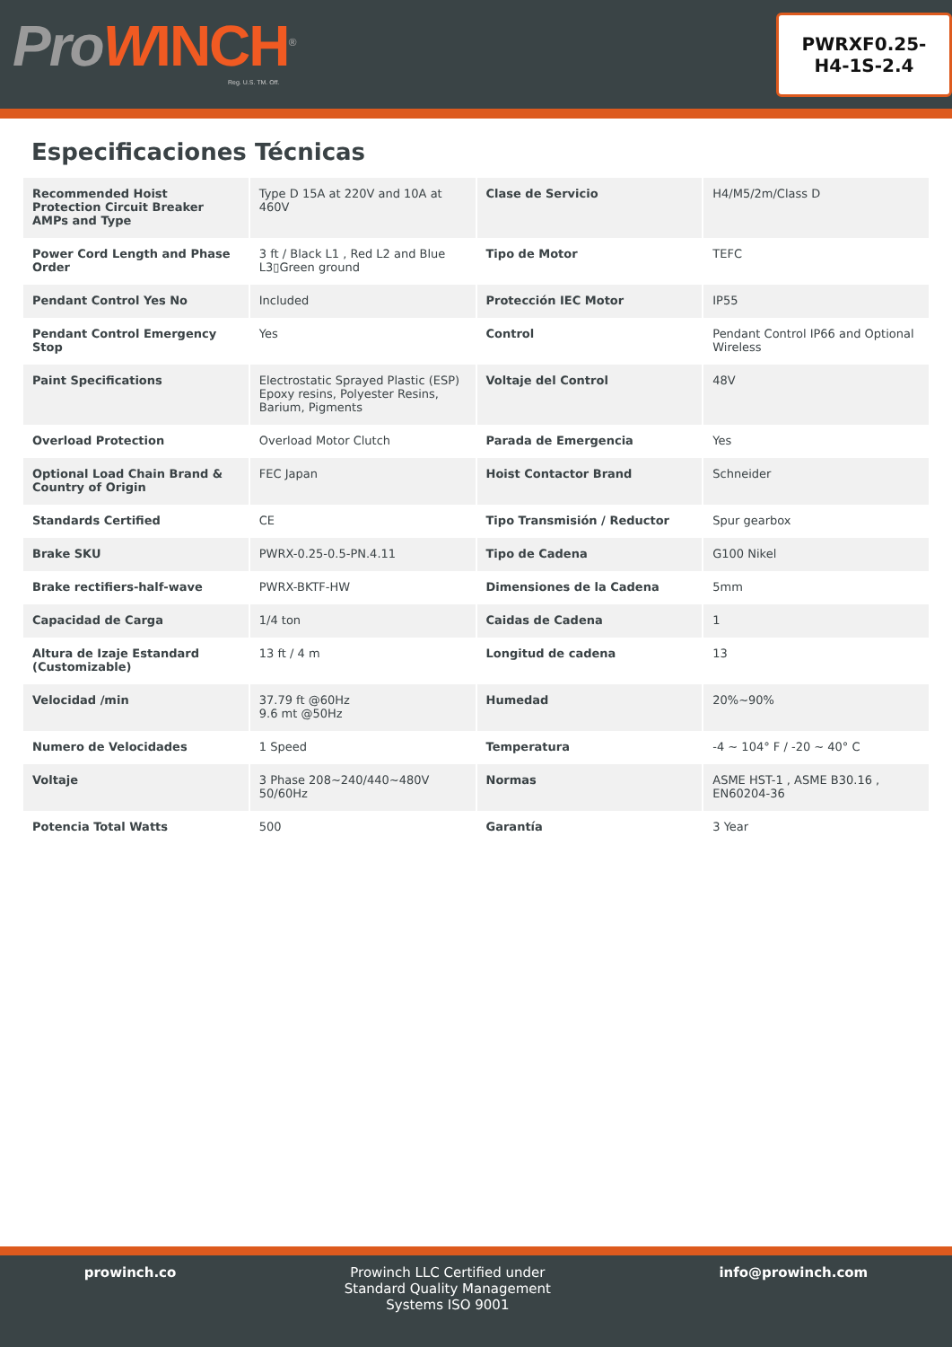ProWINCH<sup>®</sup>
Reg. U.S. TM. Off.
PWRXF0.25-
H4-1S-2.4
Especificaciones Técnicas
| Recommended Hoist Protection Circuit Breaker AMPs and Type | Type D 15A at 220V and 10A at 460V | Clase de Servicio | H4/M5/2m/Class D |
| Power Cord Length and Phase Order | 3 ft / Black L1 , Red L2 and Blue L3▯Green ground | Tipo de Motor | TEFC |
| Pendant Control Yes No | Included | Protección IEC Motor | IP55 |
| Pendant Control Emergency Stop | Yes | Control | Pendant Control IP66 and Optional Wireless |
| Paint Specifications | Electrostatic Sprayed Plastic (ESP) Epoxy resins, Polyester Resins, Barium, Pigments | Voltaje del Control | 48V |
| Overload Protection | Overload Motor Clutch | Parada de Emergencia | Yes |
| Optional Load Chain Brand & Country of Origin | FEC Japan | Hoist Contactor Brand | Schneider |
| Standards Certified | CE | Tipo Transmisión / Reductor | Spur gearbox |
| Brake SKU | PWRX-0.25-0.5-PN.4.11 | Tipo de Cadena | G100 Nikel |
| Brake rectifiers-half-wave | PWRX-BKTF-HW | Dimensiones de la Cadena | 5mm |
| Capacidad de Carga | 1/4 ton | Caidas de Cadena | 1 |
| Altura de Izaje Estandard (Customizable) | 13 ft / 4 m | Longitud de cadena | 13 |
| Velocidad /min | 37.79 ft @60Hz 9.6 mt @50Hz | Humedad | 20%~90% |
| Numero de Velocidades | 1 Speed | Temperatura | -4 ~ 104° F / -20 ~ 40° C |
| Voltaje | 3 Phase 208~240/440~480V 50/60Hz | Normas | ASME HST-1 , ASME B30.16 , EN60204-36 |
| Potencia Total Watts | 500 | Garantía | 3 Year |
prowinch.co Prowinch LLC Certified under
Standard Quality Management
Systems ISO 9001
info@prowinch.com